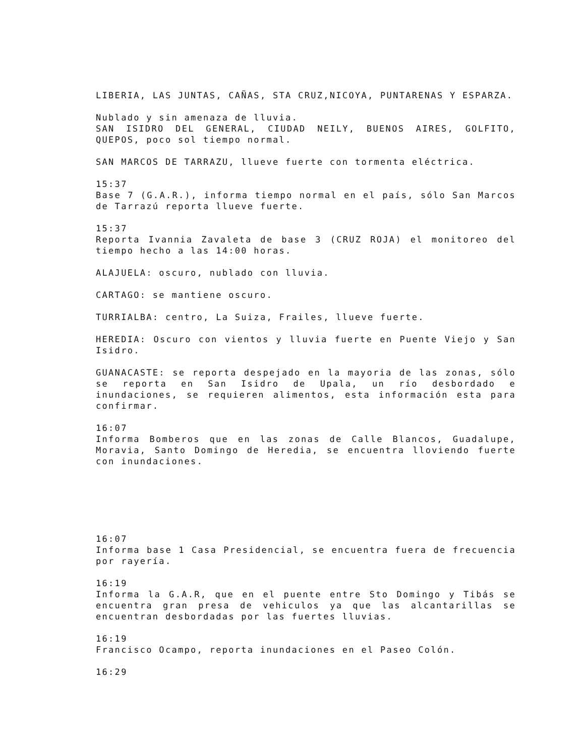LIBERIA, LAS JUNTAS, CAÑAS, STA CRUZ,NICOYA, PUNTARENAS Y ESPARZA.
Nublado y sin amenaza de lluvia.
SAN ISIDRO DEL GENERAL, CIUDAD NEILY, BUENOS AIRES, GOLFITO, QUEPOS, poco sol tiempo normal.
SAN MARCOS DE TARRAZU, llueve fuerte con tormenta eléctrica.
15:37
Base 7 (G.A.R.), informa tiempo normal en el país, sólo San Marcos de Tarrazú reporta llueve fuerte.
15:37
Reporta Ivannia Zavaleta de base 3 (CRUZ ROJA) el monitoreo del tiempo hecho a las 14:00 horas.
ALAJUELA: oscuro, nublado con lluvia.
CARTAGO: se mantiene oscuro.
TURRIALBA: centro, La Suiza, Frailes, llueve fuerte.
HEREDIA: Oscuro con vientos y lluvia fuerte en Puente Viejo y San Isidro.
GUANACASTE: se reporta despejado en la mayoria de las zonas, sólo se reporta en San Isidro de Upala, un río desbordado e inundaciones, se requieren alimentos, esta información esta para confirmar.
16:07
Informa Bomberos que en las zonas de Calle Blancos, Guadalupe, Moravia, Santo Domingo de Heredia, se encuentra lloviendo fuerte con inundaciones.
16:07
Informa base 1 Casa Presidencial, se encuentra fuera de frecuencia por rayería.
16:19
Informa la G.A.R, que en el puente entre Sto Domingo y Tibás se encuentra gran presa de vehiculos ya que las alcantarillas se encuentran desbordadas por las fuertes lluvias.
16:19
Francisco Ocampo, reporta inundaciones en el Paseo Colón.
16:29